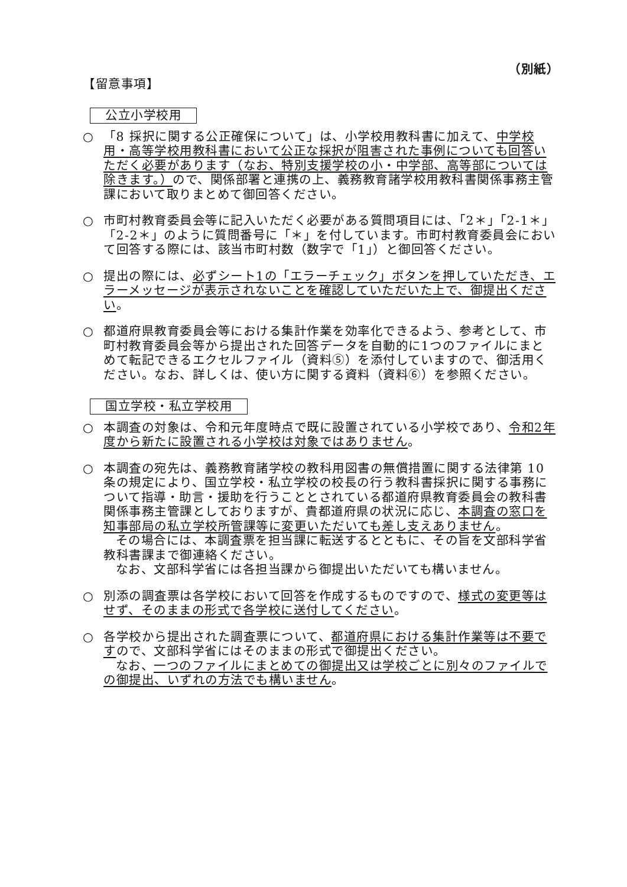（別紙）
【留意事項】
公立小学校用
○ 「8 採択に関する公正確保について」は、小学校用教科書に加えて、中学校用・高等学校用教科書において公正な採択が阻害された事例についても回答いただく必要があります（なお、特別支援学校の小・中学部、高等部については除きます。）ので、関係部署と連携の上、義務教育諸学校用教科書関係事務主管課において取りまとめて御回答ください。
○ 市町村教育委員会等に記入いただく必要がある質問項目には、「2＊」「2-1＊」「2-2＊」のように質問番号に「＊」を付しています。市町村教育委員会において回答する際には、該当市町村数（数字で「1」）と御回答ください。
○ 提出の際には、必ずシート1の「エラーチェック」ボタンを押していただき、エラーメッセージが表示されないことを確認していただいた上で、御提出ください。
○ 都道府県教育委員会等における集計作業を効率化できるよう、参考として、市町村教育委員会等から提出された回答データを自動的に1つのファイルにまとめて転記できるエクセルファイル（資料⑤）を添付していますので、御活用ください。なお、詳しくは、使い方に関する資料（資料⑥）を参照ください。
国立学校・私立学校用
○ 本調査の対象は、令和元年度時点で既に設置されている小学校であり、令和2年度から新たに設置される小学校は対象ではありません。
○ 本調査の宛先は、義務教育諸学校の教科用図書の無償措置に関する法律第 10 条の規定により、国立学校・私立学校の校長の行う教科書採択に関する事務について指導・助言・援助を行うこととされている都道府県教育委員会の教科書関係事務主管課としておりますが、貴都道府県の状況に応じ、本調査の窓口を知事部局の私立学校所管課等に変更いただいても差し支えありません。
その場合には、本調査票を担当課に転送するとともに、その旨を文部科学省教科書課まで御連絡ください。
なお、文部科学省には各担当課から御提出いただいても構いません。
○ 別添の調査票は各学校において回答を作成するものですので、様式の変更等はせず、そのままの形式で各学校に送付してください。
○ 各学校から提出された調査票について、都道府県における集計作業等は不要ですので、文部科学省にはそのままの形式で御提出ください。
なお、一つのファイルにまとめての御提出又は学校ごとに別々のファイルでの御提出、いずれの方法でも構いません。